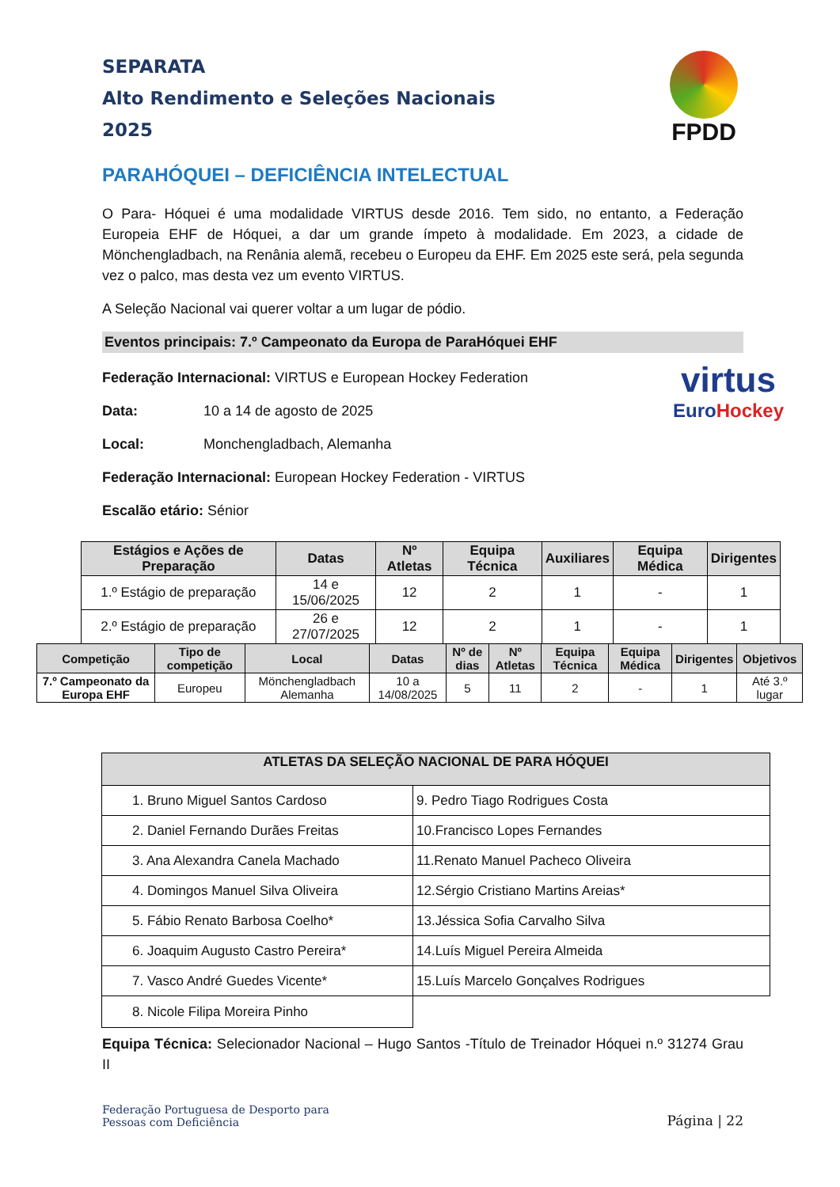FPDD
SEPARATA
Alto Rendimento e Seleções Nacionais
2025
PARAHÓQUEI – DEFICIÊNCIA INTELECTUAL
O Para- Hóquei é uma modalidade VIRTUS desde 2016. Tem sido, no entanto, a Federação Europeia EHF de Hóquei, a dar um grande ímpeto à modalidade. Em 2023, a cidade de Mönchengladbach, na Renânia alemã, recebeu o Europeu da EHF. Em 2025 este será, pela segunda vez o palco, mas desta vez um evento VIRTUS.
A Seleção Nacional vai querer voltar a um lugar de pódio.
Eventos principais: 7.º Campeonato da Europa de ParaHóquei EHF
Federação Internacional: VIRTUS e European Hockey Federation
Data: 10 a 14 de agosto de 2025
Local: Monchengladbach, Alemanha
Federação Internacional: European Hockey Federation - VIRTUS
Escalão etário: Sénior
virtus
Euro Hockey
| Estágios e Ações de Preparação | Datas | Nº Atletas | Equipa Técnica | Auxiliares | Equipa Médica | Dirigentes |
| --- | --- | --- | --- | --- | --- | --- |
| 1.º Estágio de preparação | 14 e 15/06/2025 | 12 | 2 | 1 | - | 1 |
| 2.º Estágio de preparação | 26 e 27/07/2025 | 12 | 2 | 1 | - | 1 |
| Competição | Tipo de competição | Local | Datas | Nº de dias | Nº Atletas | Equipa Técnica | Equipa Médica | Dirigentes | Objetivos |
| --- | --- | --- | --- | --- | --- | --- | --- | --- | --- |
| 7.º Campeonato da Europa EHF | Europeu | Mönchengladbach Alemanha | 10 a 14/08/2025 | 5 | 11 | 2 | - | 1 | Até 3.º lugar |
| ATLETAS DA SELEÇÃO NACIONAL DE PARA HÓQUEI | |
| --- | --- |
| 1. Bruno Miguel Santos Cardoso | 9. Pedro Tiago Rodrigues Costa |
| 2. Daniel Fernando Durães Freitas | 10.Francisco Lopes Fernandes |
| 3. Ana Alexandra Canela Machado | 11.Renato Manuel Pacheco Oliveira |
| 4. Domingos Manuel Silva Oliveira | 12.Sérgio Cristiano Martins Areias* |
| 5. Fábio Renato Barbosa Coelho* | 13.Jéssica Sofia Carvalho Silva |
| 6. Joaquim Augusto Castro Pereira* | 14.Luís Miguel Pereira Almeida |
| 7. Vasco André Guedes Vicente* | 15.Luís Marcelo Gonçalves Rodrigues |
| 8. Nicole Filipa Moreira Pinho | |
Equipa Técnica: Selecionador Nacional – Hugo Santos -Título de Treinador Hóquei n.º 31274 Grau II
Federação Portuguesa de Desporto para
Pessoas com Deficiência
Página | 22